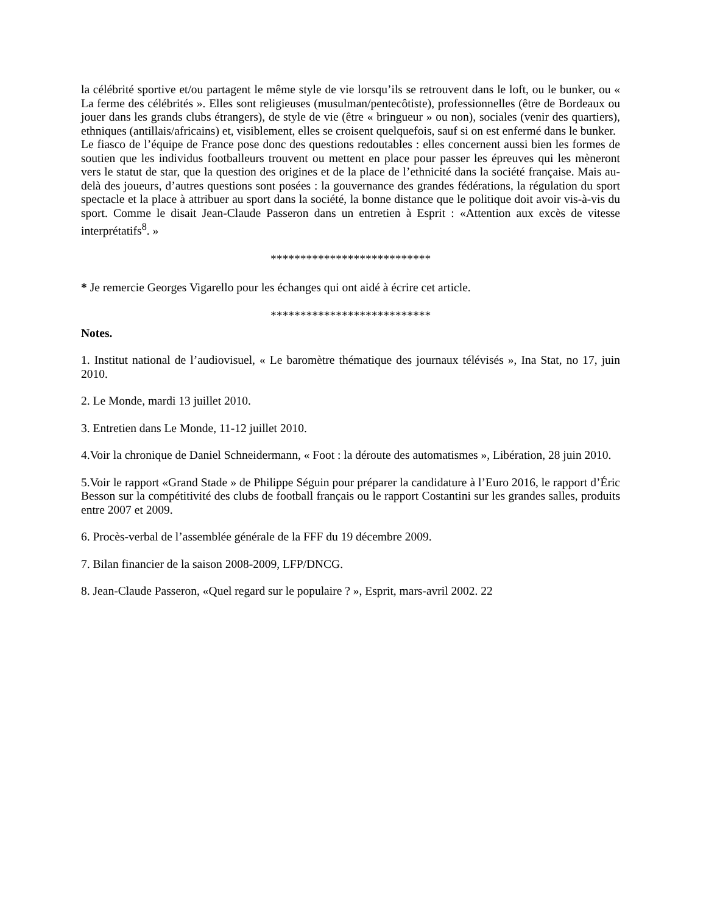la célébrité sportive et/ou partagent le même style de vie lorsqu’ils se retrouvent dans le loft, ou le bunker, ou « La ferme des célébrités ». Elles sont religieuses (musulman/pentecôtiste), professionnelles (être de Bordeaux ou jouer dans les grands clubs étrangers), de style de vie (être « bringueur » ou non), sociales (venir des quartiers), ethniques (antillais/africains) et, visiblement, elles se croisent quelquefois, sauf si on est enfermé dans le bunker.
Le fiasco de l’équipe de France pose donc des questions redoutables : elles concernent aussi bien les formes de soutien que les individus footballeurs trouvent ou mettent en place pour passer les épreuves qui les mèneront vers le statut de star, que la question des origines et de la place de l’ethnicité dans la société française. Mais au-delà des joueurs, d’autres questions sont posées : la gouvernance des grandes fédérations, la régulation du sport spectacle et la place à attribuer au sport dans la société, la bonne distance que le politique doit avoir vis-à-vis du sport. Comme le disait Jean-Claude Passeron dans un entretien à Esprit : «Attention aux excès de vitesse interprétatifs<sup>8</sup>. »
***************************
* Je remercie Georges Vigarello pour les échanges qui ont aidé à écrire cet article.
***************************
Notes.
1. Institut national de l’audiovisuel, « Le baromètre thématique des journaux télévisés », Ina Stat, no 17, juin 2010.
2. Le Monde, mardi 13 juillet 2010.
3. Entretien dans Le Monde, 11-12 juillet 2010.
4.Voir la chronique de Daniel Schneidermann, « Foot : la déroute des automatismes », Libération, 28 juin 2010.
5.Voir le rapport «Grand Stade » de Philippe Séguin pour préparer la candidature à l’Euro 2016, le rapport d’Éric Besson sur la compétitivité des clubs de football français ou le rapport Costantini sur les grandes salles, produits entre 2007 et 2009.
6. Procès-verbal de l’assemblée générale de la FFF du 19 décembre 2009.
7. Bilan financier de la saison 2008-2009, LFP/DNCG.
8. Jean-Claude Passeron, «Quel regard sur le populaire ? », Esprit, mars-avril 2002. 22